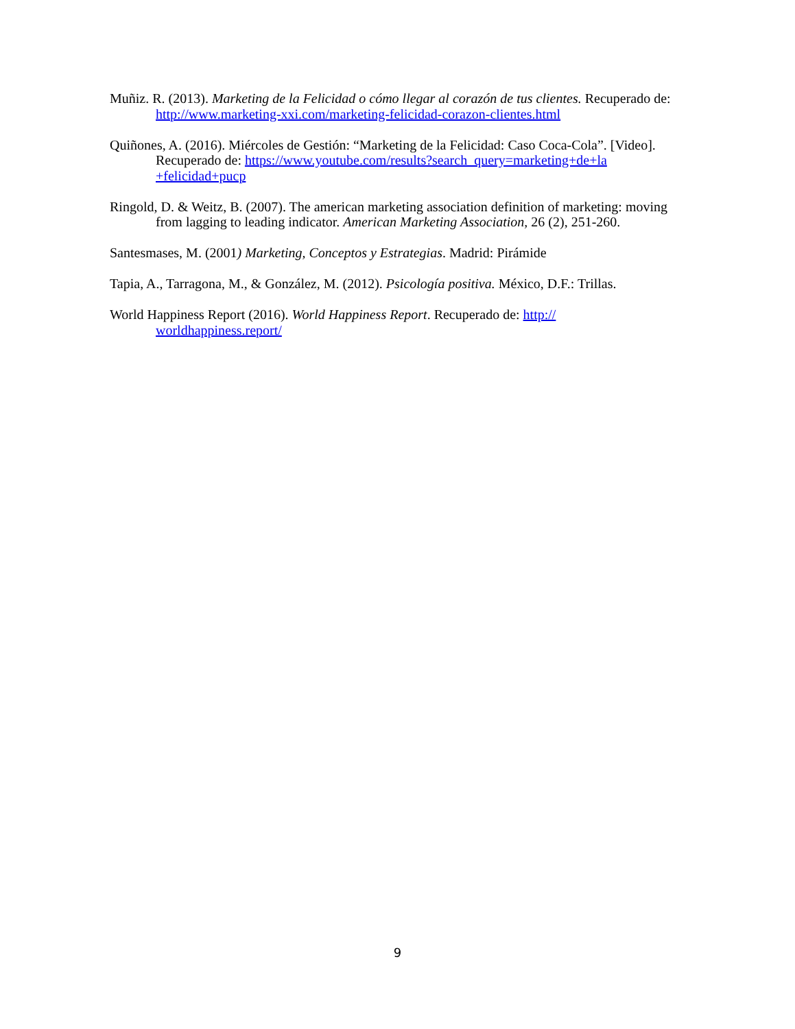Muñiz. R. (2013). Marketing de la Felicidad o cómo llegar al corazón de tus clientes. Recuperado de: http://www.marketing-xxi.com/marketing-felicidad-corazon-clientes.html
Quiñones, A. (2016). Miércoles de Gestión: “Marketing de la Felicidad: Caso Coca-Cola”. [Video]. Recuperado de: https://www.youtube.com/results?search_query=marketing+de+la +felicidad+pucp
Ringold, D. & Weitz, B. (2007). The american marketing association definition of marketing: moving from lagging to leading indicator. American Marketing Association, 26 (2), 251-260.
Santesmases, M. (2001) Marketing, Conceptos y Estrategias. Madrid: Pirámide
Tapia, A., Tarragona, M., & González, M. (2012). Psicología positiva. México, D.F.: Trillas.
World Happiness Report (2016). World Happiness Report. Recuperado de: http://
worldhappiness.report/
9